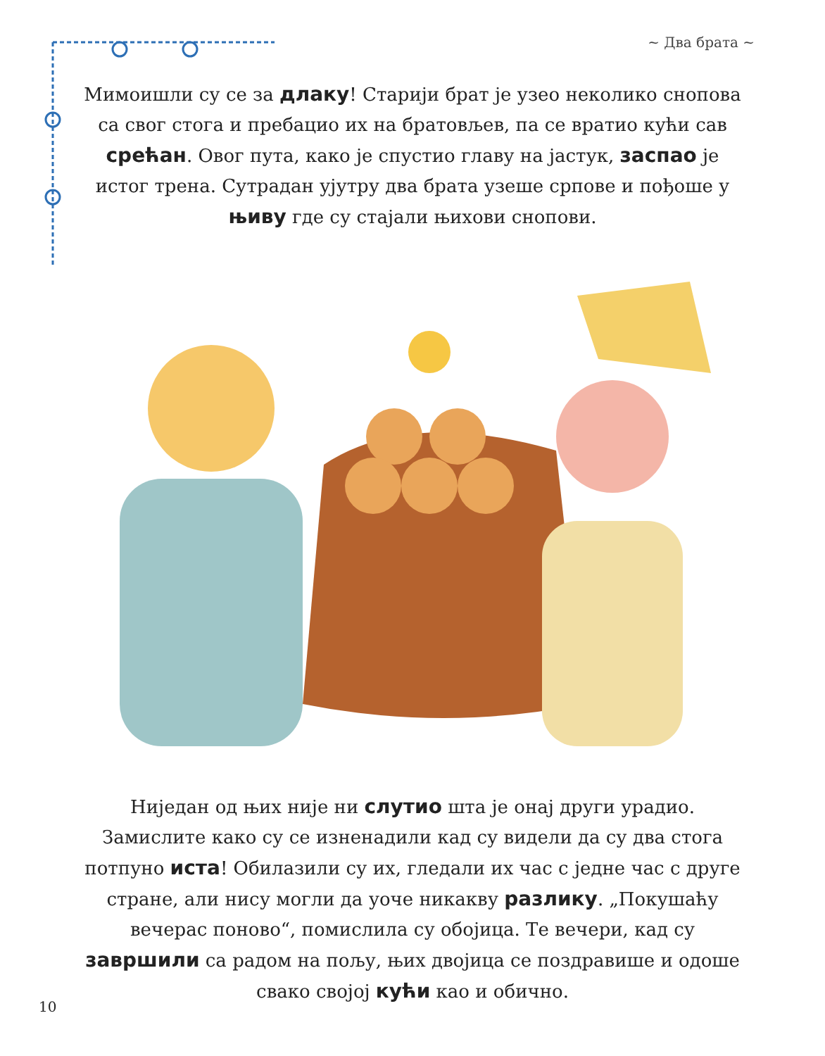~ Два брата ~
Мимоишли су се за длаку! Старији брат је узео неколико снопова са свог стога и пребацио их на братовљев, па се вратио кући сав срећан. Овог пута, како је спустио главу на јастук, заспао је истог трена. Сутрадан ујутру два брата узеше српове и пођоше у њиву где су стајали њихови снопови.
Ниједан од њих није ни слутио шта је онај други урадио. Замислите како су се изненадили кад су видели да су два стога потпуно иста! Обилазили су их, гледали их час с једне час с друге стране, али нису могли да уоче никакву разлику. „Покушаћу вечерас поново“, помислила су обојица. Те вечери, кад су завршили са радом на пољу, њих двојица се поздравише и одоше свако својој кући као и обично.
10